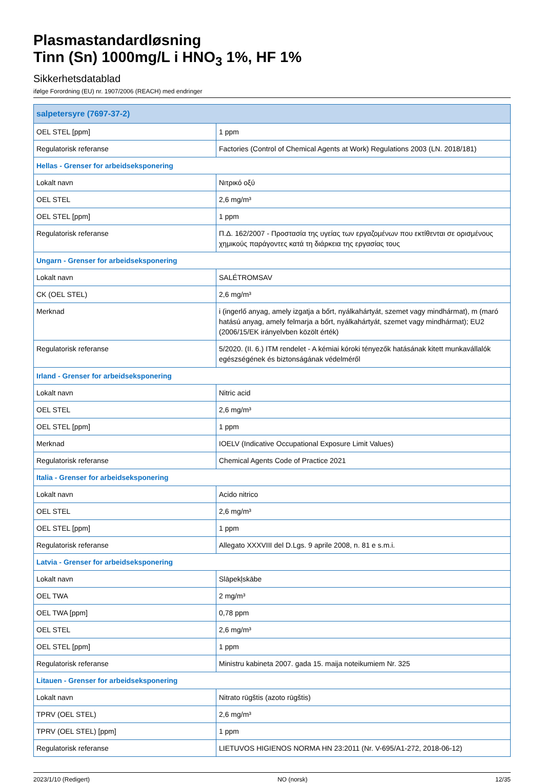Plasmastandardløsning
Tinn (Sn) 1000mg/L i HNO<sub>3</sub> 1%, HF 1%
Sikkerhetsdatablad
ifølge Forordning (EU) nr. 1907/2006 (REACH) med endringer
| salpetersyre (7697-37-2) | |
| --- | --- |
| OEL STEL [ppm] | 1 ppm |
| Regulatorisk referanse | Factories (Control of Chemical Agents at Work) Regulations 2003 (LN. 2018/181) |
| Hellas - Grenser for arbeidseksponering | |
| Lokalt navn | Νιτρικό οξύ |
| OEL STEL | 2,6 mg/m³ |
| OEL STEL [ppm] | 1 ppm |
| Regulatorisk referanse | Π.Δ. 162/2007 - Προστασία της υγείας των εργαζομένων που εκτίθενται σε ορισμένους χημικούς παράγοντες κατά τη διάρκεια της εργασίας τους |
| Ungarn - Grenser for arbeidseksponering | |
| Lokalt navn | SALÉTROMSAV |
| CK (OEL STEL) | 2,6 mg/m³ |
| Merknad | i (ingerlő anyag, amely izgatja a bőrt, nyálkahártyát, szemet vagy mindhármat), m (maró hatású anyag, amely felmarja a bőrt, nyálkahártyát, szemet vagy mindhármat); EU2 (2006/15/EK irányelvben közölt érték) |
| Regulatorisk referanse | 5/2020. (II. 6.) ITM rendelet - A kémiai kóroki tényezők hatásának kitett munkavállalók egészségének és biztonságának védelméről |
| Irland - Grenser for arbeidseksponering | |
| Lokalt navn | Nitric acid |
| OEL STEL | 2,6 mg/m³ |
| OEL STEL [ppm] | 1 ppm |
| Merknad | IOELV (Indicative Occupational Exposure Limit Values) |
| Regulatorisk referanse | Chemical Agents Code of Practice 2021 |
| Italia - Grenser for arbeidseksponering | |
| Lokalt navn | Acido nitrico |
| OEL STEL | 2,6 mg/m³ |
| OEL STEL [ppm] | 1 ppm |
| Regulatorisk referanse | Allegato XXXVIII del D.Lgs. 9 aprile 2008, n. 81 e s.m.i. |
| Latvia - Grenser for arbeidseksponering | |
| Lokalt navn | Slāpekļskābe |
| OEL TWA | 2 mg/m³ |
| OEL TWA [ppm] | 0,78 ppm |
| OEL STEL | 2,6 mg/m³ |
| OEL STEL [ppm] | 1 ppm |
| Regulatorisk referanse | Ministru kabineta 2007. gada 15. maija noteikumiem Nr. 325 |
| Litauen - Grenser for arbeidseksponering | |
| Lokalt navn | Nitrato rūgštis (azoto rūgštis) |
| TPRV (OEL STEL) | 2,6 mg/m³ |
| TPRV (OEL STEL) [ppm] | 1 ppm |
| Regulatorisk referanse | LIETUVOS HIGIENOS NORMA HN 23:2011 (Nr. V-695/A1-272, 2018-06-12) |
2023/1/10 (Redigert) NO (norsk) 12/35